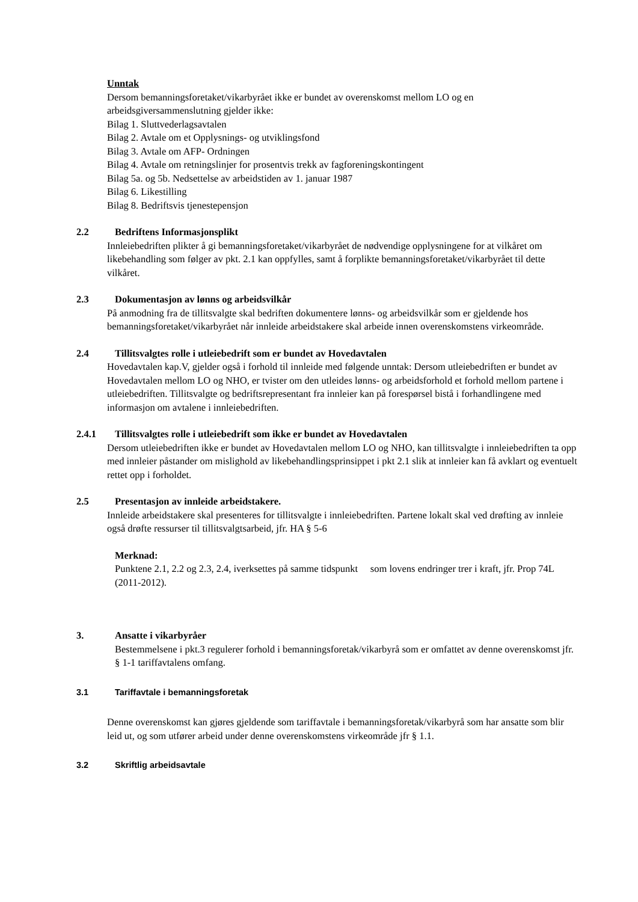Unntak
Dersom bemanningsforetaket/vikarbyrået ikke er bundet av overenskomst mellom LO og en arbeidsgiversammenslutning gjelder ikke:
Bilag 1. Sluttvederlagsavtalen
Bilag 2. Avtale om et Opplysnings- og utviklingsfond
Bilag 3. Avtale om AFP- Ordningen
Bilag 4. Avtale om retningslinjer for prosentvis trekk av fagforeningskontingent
Bilag 5a. og 5b. Nedsettelse av arbeidstiden av 1. januar 1987
Bilag 6. Likestilling
Bilag 8. Bedriftsvis tjenestepensjon
2.2 Bedriftens Informasjonsplikt
Innleiebedriften plikter å gi bemanningsforetaket/vikarbyrået de nødvendige opplysningene for at vilkåret om likebehandling som følger av pkt. 2.1 kan oppfylles, samt å forplikte bemanningsforetaket/vikarbyrået til dette vilkåret.
2.3 Dokumentasjon av lønns og arbeidsvilkår
På anmodning fra de tillitsvalgte skal bedriften dokumentere lønns- og arbeidsvilkår som er gjeldende hos bemanningsforetaket/vikarbyrået når innleide arbeidstakere skal arbeide innen overenskomstens virkeområde.
2.4 Tillitsvalgtes rolle i utleiebedrift som er bundet av Hovedavtalen
Hovedavtalen kap.V, gjelder også i forhold til innleide med følgende unntak: Dersom utleiebedriften er bundet av Hovedavtalen mellom LO og NHO, er tvister om den utleides lønns- og arbeidsforhold et forhold mellom partene i utleiebedriften. Tillitsvalgte og bedriftsrepresentant fra innleier kan på forespørsel bistå i forhandlingene med informasjon om avtalene i innleiebedriften.
2.4.1 Tillitsvalgtes rolle i utleiebedrift som ikke er bundet av Hovedavtalen
Dersom utleiebedriften ikke er bundet av Hovedavtalen mellom LO og NHO, kan tillitsvalgte i innleiebedriften ta opp med innleier påstander om mislighold av likebehandlingsprinsippet i pkt 2.1 slik at innleier kan få avklart og eventuelt rettet opp i forholdet.
2.5 Presentasjon av innleide arbeidstakere.
Innleide arbeidstakere skal presenteres for tillitsvalgte i innleiebedriften. Partene lokalt skal ved drøfting av innleie også drøfte ressurser til tillitsvalgtsarbeid, jfr. HA § 5-6
Merknad:
Punktene 2.1, 2.2 og 2.3, 2.4, iverksettes på samme tidspunkt som lovens endringer trer i kraft, jfr. Prop 74L (2011-2012).
3. Ansatte i vikarbyråer
Bestemmelsene i pkt.3 regulerer forhold i bemanningsforetak/vikarbyrå som er omfattet av denne overenskomst jfr. § 1-1 tariffavtalens omfang.
3.1 Tariffavtale i bemanningsforetak
Denne overenskomst kan gjøres gjeldende som tariffavtale i bemanningsforetak/vikarbyrå som har ansatte som blir leid ut, og som utfører arbeid under denne overenskomstens virkeområde jfr § 1.1.
3.2 Skriftlig arbeidsavtale